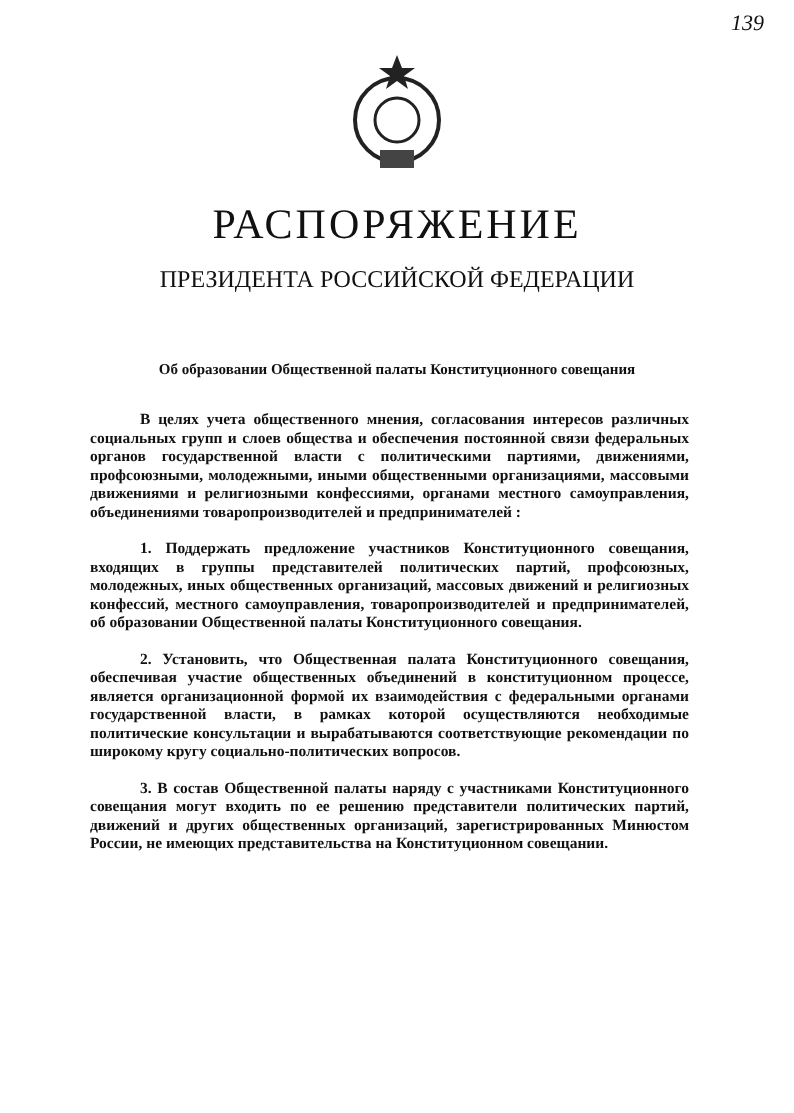139
РАСПОРЯЖЕНИЕ
ПРЕЗИДЕНТА РОССИЙСКОЙ ФЕДЕРАЦИИ
Об образовании Общественной палаты Конституционного совещания
В целях учета общественного мнения, согласования интересов различных социальных групп и слоев общества и обеспечения постоянной связи федеральных органов государственной власти с политическими партиями, движениями, профсоюзными, молодежными, иными общественными организациями, массовыми движениями и религиозными конфессиями, органами местного самоуправления, объединениями товаропроизводителей и предпринимателей :
1. Поддержать предложение участников Конституционного совещания, входящих в группы представителей политических партий, профсоюзных, молодежных, иных общественных организаций, массовых движений и религиозных конфессий, местного самоуправления, товаропроизводителей и предпринимателей, об образовании Общественной палаты Конституционного совещания.
2. Установить, что Общественная палата Конституционного совещания, обеспечивая участие общественных объединений в конституционном процессе, является организационной формой их взаимодействия с федеральными органами государственной власти, в рамках которой осуществляются необходимые политические консультации и вырабатываются соответствующие рекомендации по широкому кругу социально-политических вопросов.
3. В состав Общественной палаты наряду с участниками Конституционного совещания могут входить по ее решению представители политических партий, движений и других общественных организаций, зарегистрированных Минюстом России, не имеющих представительства на Конституционном совещании.